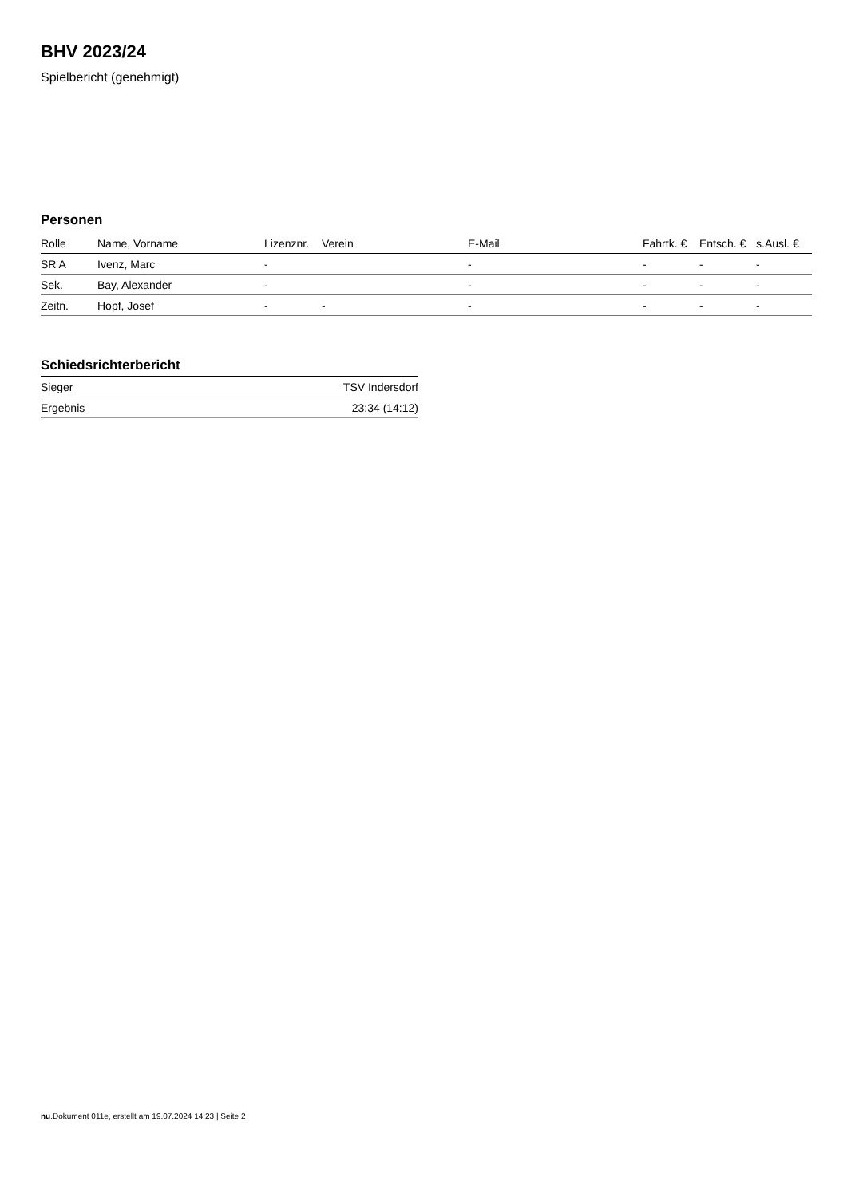BHV 2023/24
Spielbericht (genehmigt)
Personen
| Rolle | Name, Vorname | Lizenznr. | Verein | E-Mail | Fahrtk. € | Entsch. € | s.Ausl. € |
| --- | --- | --- | --- | --- | --- | --- | --- |
| SR A | Ivenz, Marc | - | | - | - | - | - |
| Sek. | Bay, Alexander | - | | - | - | - | - |
| Zeitn. | Hopf, Josef | - | - | - | - | - | - |
Schiedsrichterbericht
| Sieger | TSV Indersdorf |
| Ergebnis | 23:34 (14:12) |
nu.Dokument 011e, erstellt am 19.07.2024 14:23 | Seite 2